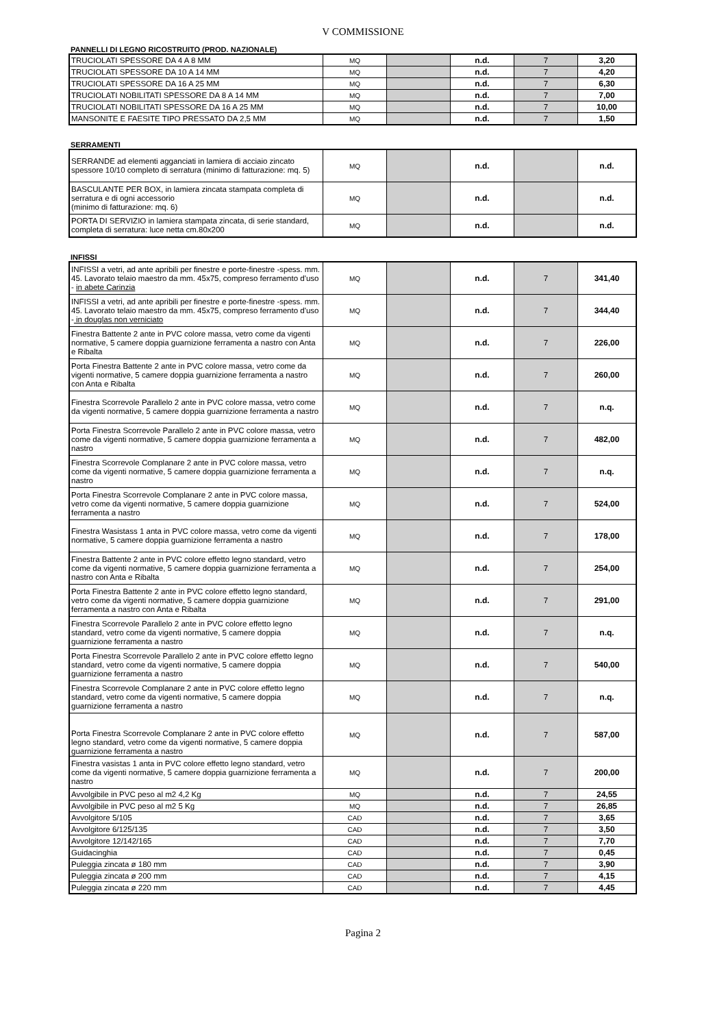V COMMISSIONE
PANNELLI DI LEGNO RICOSTRUITO (PROD. NAZIONALE)
| TRUCIOLATI SPESSORE DA 4 A 8 MM | MQ | | n.d. | 7 | 3,20 |
| TRUCIOLATI SPESSORE DA 10 A 14 MM | MQ | | n.d. | 7 | 4,20 |
| TRUCIOLATI SPESSORE DA 16 A 25 MM | MQ | | n.d. | 7 | 6,30 |
| TRUCIOLATI NOBILITATI SPESSORE DA 8 A 14 MM | MQ | | n.d. | 7 | 7,00 |
| TRUCIOLATI NOBILITATI SPESSORE DA 16 A 25 MM | MQ | | n.d. | 7 | 10,00 |
| MANSONITE E FAESITE TIPO PRESSATO DA 2,5 MM | MQ | | n.d. | 7 | 1,50 |
SERRAMENTI
| SERRANDE ad elementi agganciati in lamiera di acciaio zincato spessore 10/10 completo di serratura (minimo di fatturazione: mq. 5) | MQ | | n.d. | | n.d. |
| BASCULANTE PER BOX, in lamiera zincata stampata completa di serratura e di ogni accessorio (minimo di fatturazione: mq. 6) | MQ | | n.d. | | n.d. |
| PORTA DI SERVIZIO in lamiera stampata zincata, di serie standard, completa di serratura: luce netta cm.80x200 | MQ | | n.d. | | n.d. |
INFISSI
| INFISSI a vetri, ad ante apribili per finestre e porte-finestre -spess. mm. 45. Lavorato telaio maestro da mm. 45x75, compreso ferramento d'uso - in abete Carinzia | MQ | | n.d. | 7 | 341,40 |
| INFISSI a vetri, ad ante apribili per finestre e porte-finestre -spess. mm. 45. Lavorato telaio maestro da mm. 45x75, compreso ferramento d'uso - in douglas non verniciato | MQ | | n.d. | 7 | 344,40 |
| Finestra Battente 2 ante in PVC colore massa, vetro come da vigenti normative, 5 camere doppia guarnizione ferramenta a nastro con Anta e Ribalta | MQ | | n.d. | 7 | 226,00 |
| Porta Finestra Battente 2 ante in PVC colore massa, vetro come da vigenti normative, 5 camere doppia guarnizione ferramenta a nastro con Anta e Ribalta | MQ | | n.d. | 7 | 260,00 |
| Finestra Scorrevole Parallelo 2 ante in PVC colore massa, vetro come da vigenti normative, 5 camere doppia guarnizione ferramenta a nastro | MQ | | n.d. | 7 | n.q. |
| Porta Finestra Scorrevole Parallelo 2 ante in PVC colore massa, vetro come da vigenti normative, 5 camere doppia guarnizione ferramenta a nastro | MQ | | n.d. | 7 | 482,00 |
| Finestra Scorrevole Complanare 2 ante in PVC colore massa, vetro come da vigenti normative, 5 camere doppia guarnizione ferramenta a nastro | MQ | | n.d. | 7 | n.q. |
| Porta Finestra Scorrevole Complanare 2 ante in PVC colore massa, vetro come da vigenti normative, 5 camere doppia guarnizione ferramenta a nastro | MQ | | n.d. | 7 | 524,00 |
| Finestra Wasistass 1 anta in PVC colore massa, vetro come da vigenti normative, 5 camere doppia guarnizione ferramenta a nastro | MQ | | n.d. | 7 | 178,00 |
| Finestra Battente 2 ante in PVC colore effetto legno standard, vetro come da vigenti normative, 5 camere doppia guarnizione ferramenta a nastro con Anta e Ribalta | MQ | | n.d. | 7 | 254,00 |
| Porta Finestra Battente 2 ante in PVC colore effetto legno standard, vetro come da vigenti normative, 5 camere doppia guarnizione ferramenta a nastro con Anta e Ribalta | MQ | | n.d. | 7 | 291,00 |
| Finestra Scorrevole Parallelo 2 ante in PVC colore effetto legno standard, vetro come da vigenti normative, 5 camere doppia guarnizione ferramenta a nastro | MQ | | n.d. | 7 | n.q. |
| Porta Finestra Scorrevole Parallelo 2 ante in PVC colore effetto legno standard, vetro come da vigenti normative, 5 camere doppia guarnizione ferramenta a nastro | MQ | | n.d. | 7 | 540,00 |
| Finestra Scorrevole Complanare 2 ante in PVC colore effetto legno standard, vetro come da vigenti normative, 5 camere doppia guarnizione ferramenta a nastro | MQ | | n.d. | 7 | n.q. |
| Porta Finestra Scorrevole Complanare 2 ante in PVC colore effetto legno standard, vetro come da vigenti normative, 5 camere doppia guarnizione ferramenta a nastro | MQ | | n.d. | 7 | 587,00 |
| Finestra vasistas 1 anta in PVC colore effetto legno standard, vetro come da vigenti normative, 5 camere doppia guarnizione ferramenta a nastro | MQ | | n.d. | 7 | 200,00 |
| Avvolgibile in PVC peso al m2 4,2 Kg | MQ | | n.d. | 7 | 24,55 |
| Avvolgibile in PVC peso al m2 5 Kg | MQ | | n.d. | 7 | 26,85 |
| Avvolgitore 5/105 | CAD | | n.d. | 7 | 3,65 |
| Avvolgitore 6/125/135 | CAD | | n.d. | 7 | 3,50 |
| Avvolgitore 12/142/165 | CAD | | n.d. | 7 | 7,70 |
| Guidacinghia | CAD | | n.d. | 7 | 0,45 |
| Puleggia zincata ø 180 mm | CAD | | n.d. | 7 | 3,90 |
| Puleggia zincata ø 200 mm | CAD | | n.d. | 7 | 4,15 |
| Puleggia zincata ø 220 mm | CAD | | n.d. | 7 | 4,45 |
Pagina 2